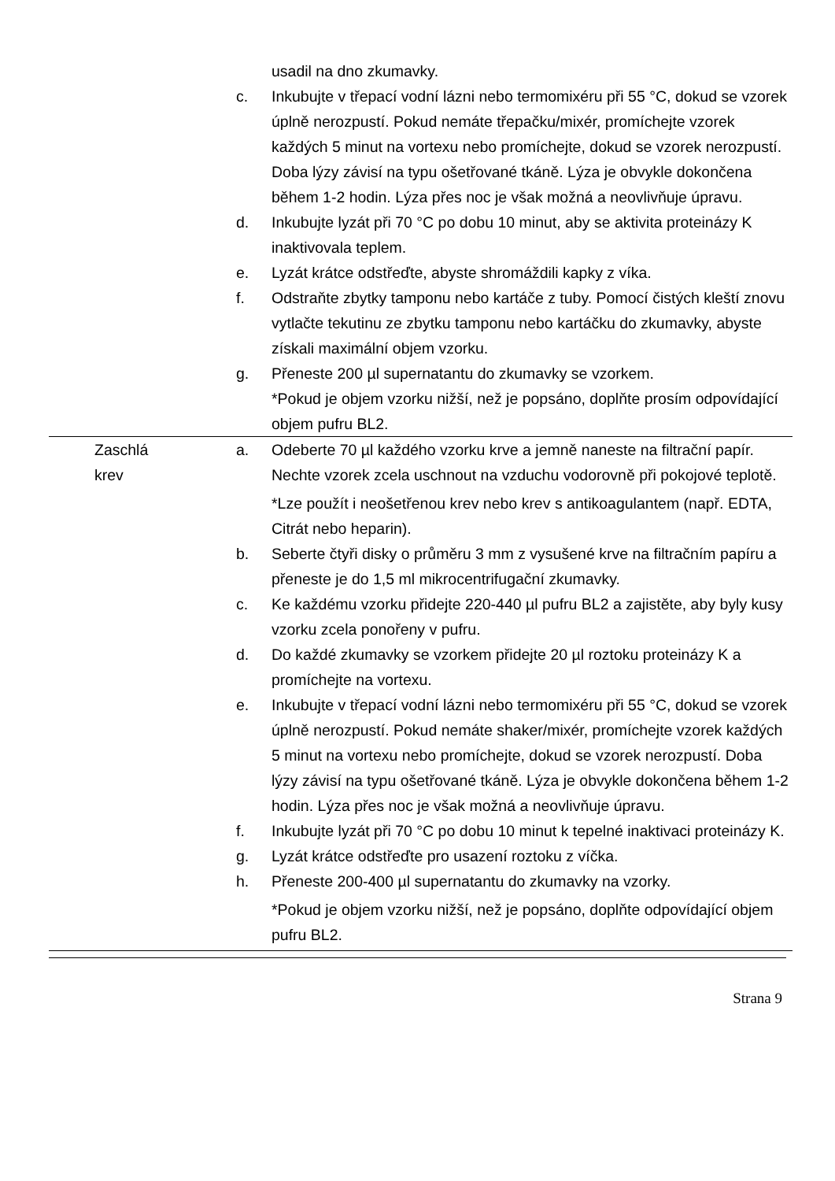| | | | usadil na dno zkumavky. |
| | | c. | Inkubujte v třepací vodní lázni nebo termomixéru při 55 °C, dokud se vzorek úplně nerozpustí. Pokud nemáte třepačku/mixér, promíchejte vzorek každých 5 minut na vortexu nebo promíchejte, dokud se vzorek nerozpustí. Doba lýzy závisí na typu ošetřované tkáně. Lýza je obvykle dokončena během 1-2 hodin. Lýza přes noc je však možná a neovlivňuje úpravu. |
| | | d. | Inkubujte lyzát při 70 °C po dobu 10 minut, aby se aktivita proteinázy K inaktivovala teplem. |
| | | e. | Lyzát krátce odstřeďte, abyste shromáždili kapky z víka. |
| | | f. | Odstraňte zbytky tamponu nebo kartáče z tuby. Pomocí čistých kleští znovu vytlačte tekutinu ze zbytku tamponu nebo kartáčku do zkumavky, abyste získali maximální objem vzorku. |
| | | g. | Přeneste 200 µl supernatantu do zkumavky se vzorkem. *Pokud je objem vzorku nižší, než je popsáno, doplňte prosím odpovídající objem pufru BL2. |
| | Zaschlá krev | a. | Odeberte 70 µl každého vzorku krve a jemně naneste na filtrační papír. Nechte vzorek zcela uschnout na vzduchu vodorovně při pokojové teplotě. *Lze použít i neošetřenou krev nebo krev s antikoagulantem (např. EDTA, Citrát nebo heparin). |
| | | b. | Seberte čtyři disky o průměru 3 mm z vysušené krve na filtračním papíru a přeneste je do 1,5 ml mikrocentrifugační zkumavky. |
| | | c. | Ke každému vzorku přidejte 220-440 µl pufru BL2 a zajistěte, aby byly kusy vzorku zcela ponořeny v pufru. |
| | | d. | Do každé zkumavky se vzorkem přidejte 20 µl roztoku proteinázy K a promíchejte na vortexu. |
| | | e. | Inkubujte v třepací vodní lázni nebo termomixéru při 55 °C, dokud se vzorek úplně nerozpustí. Pokud nemáte shaker/mixér, promíchejte vzorek každých 5 minut na vortexu nebo promíchejte, dokud se vzorek nerozpustí. Doba lýzy závisí na typu ošetřované tkáně. Lýza je obvykle dokončena během 1-2 hodin. Lýza přes noc je však možná a neovlivňuje úpravu. |
| | | f. | Inkubujte lyzát při 70 °C po dobu 10 minut k tepelné inaktivaci proteinázy K. |
| | | g. | Lyzát krátce odstřeďte pro usazení roztoku z víčka. |
| | | h. | Přeneste 200-400 µl supernatantu do zkumavky na vzorky. *Pokud je objem vzorku nižší, než je popsáno, doplňte odpovídající objem pufru BL2. |
Strana 9